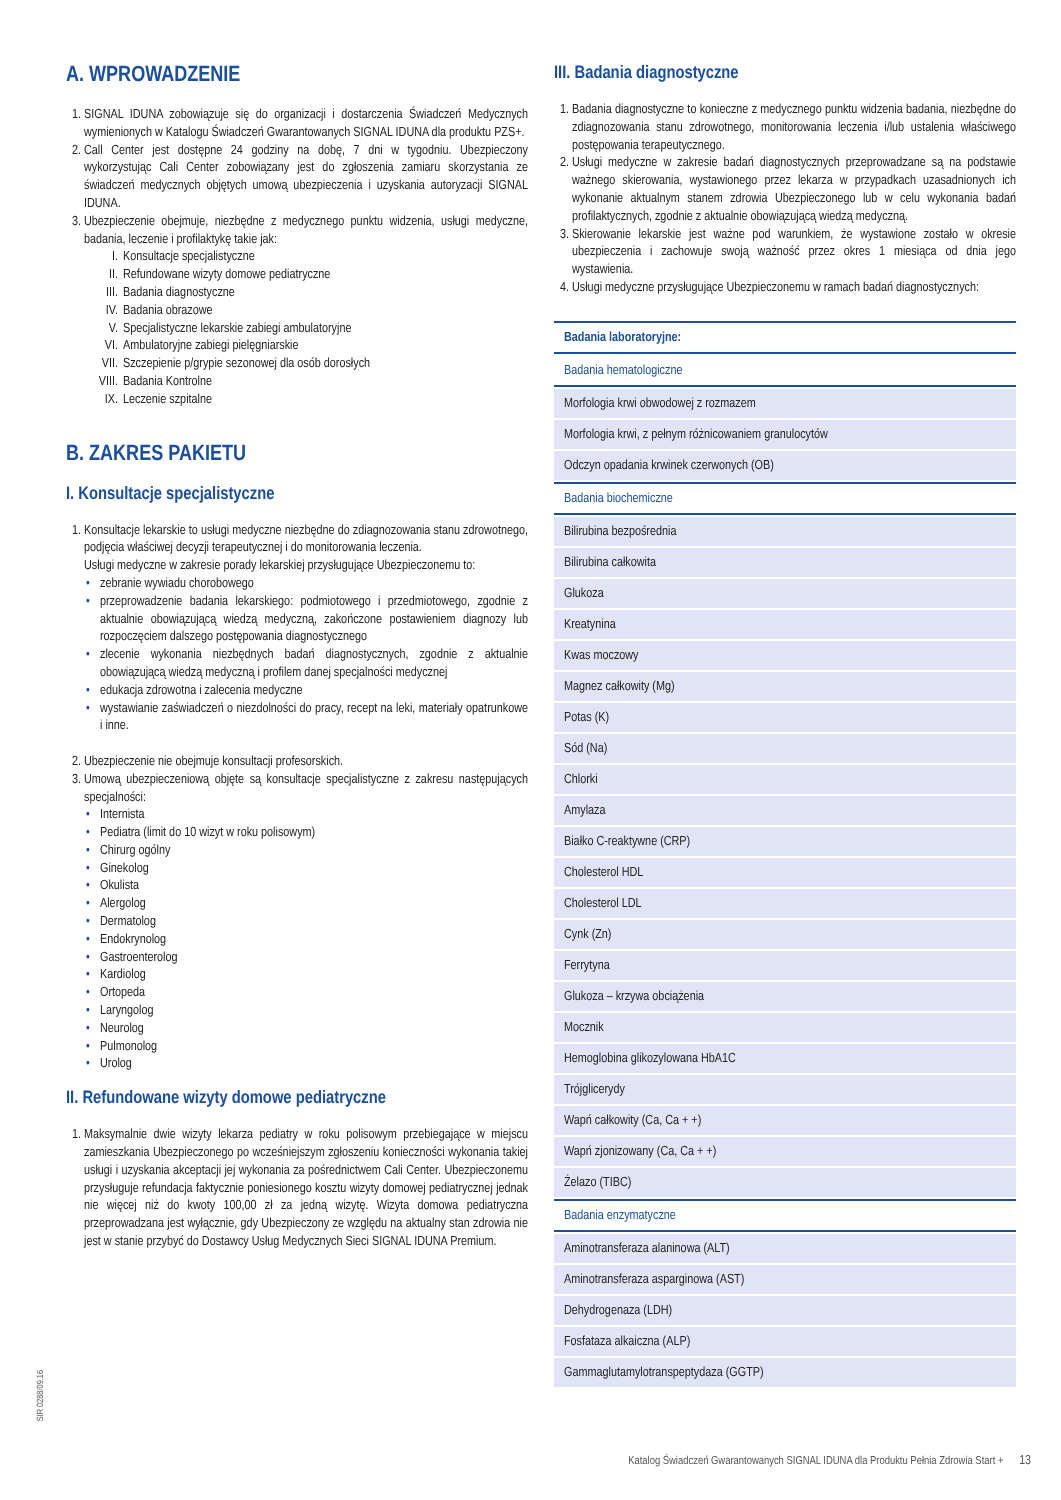A. WPROWADZENIE
1. SIGNAL IDUNA zobowiązuje się do organizacji i dostarczenia Świadczeń Medycznych wymienionych w Katalogu Świadczeń Gwarantowanych SIGNAL IDUNA dla produktu PZS+.
2. Call Center jest dostępne 24 godziny na dobę, 7 dni w tygodniu. Ubezpieczony wykorzystując Cali Center zobowiązany jest do zgłoszenia zamiaru skorzystania ze świadczeń medycznych objętych umową ubezpieczenia i uzyskania autoryzacji SIGNAL IDUNA.
3. Ubezpieczenie obejmuje, niezbędne z medycznego punktu widzenia, usługi medyczne, badania, leczenie i profilaktykę takie jak:
I. Konsultacje specjalistyczne
II. Refundowane wizyty domowe pediatryczne
III. Badania diagnostyczne
IV. Badania obrazowe
V. Specjalistyczne lekarskie zabiegi ambulatoryjne
VI. Ambulatoryjne zabiegi pielęgniarskie
VII. Szczepienie p/grypie sezonowej dla osób dorosłych
VIII. Badania Kontrolne
IX. Leczenie szpitalne
B. ZAKRES PAKIETU
I. Konsultacje specjalistyczne
1. Konsultacje lekarskie to usługi medyczne niezbędne do zdiagnozowania stanu zdrowotnego, podjęcia właściwej decyzji terapeutycznej i do monitorowania leczenia.
Usługi medyczne w zakresie porady lekarskiej przysługujące Ubezpieczonemu to:
zebranie wywiadu chorobowego
przeprowadzenie badania lekarskiego: podmiotowego i przedmiotowego, zgodnie z aktualnie obowiązującą wiedzą medyczną, zakończone postawieniem diagnozy lub rozpoczęciem dalszego postępowania diagnostycznego
zlecenie wykonania niezbędnych badań diagnostycznych, zgodnie z aktualnie obowiązującą wiedzą medyczną i profilem danej specjalności medycznej
edukacja zdrowotna i zalecenia medyczne
wystawianie zaświadczeń o niezdolności do pracy, recept na leki, materiały opatrunkowe i inne.
2. Ubezpieczenie nie obejmuje konsultacji profesorskich.
3. Umową ubezpieczeniową objęte są konsultacje specjalistyczne z zakresu następujących specjalności:
Internista
Pediatra (limit do 10 wizyt w roku polisowym)
Chirurg ogólny
Ginekolog
Okulista
Alergolog
Dermatolog
Endokrynolog
Gastroenterolog
Kardiolog
Ortopeda
Laryngolog
Neurolog
Pulmonolog
Urolog
II. Refundowane wizyty domowe pediatryczne
1. Maksymalnie dwie wizyty lekarza pediatry w roku polisowym przebiegające w miejscu zamieszkania Ubezpieczonego po wcześniejszym zgłoszeniu konieczności wykonania takiej usługi i uzyskania akceptacji jej wykonania za pośrednictwem Cali Center. Ubezpieczonemu przysługuje refundacja faktycznie poniesionego kosztu wizyty domowej pediatrycznej jednak nie więcej niż do kwoty 100,00 zł za jedną wizytę. Wizyta domowa pediatryczna przeprowadzana jest wyłącznie, gdy Ubezpieczony ze względu na aktualny stan zdrowia nie jest w stanie przybyć do Dostawcy Usług Medycznych Sieci SIGNAL IDUNA Premium.
III. Badania diagnostyczne
1. Badania diagnostyczne to konieczne z medycznego punktu widzenia badania, niezbędne do zdiagnozowania stanu zdrowotnego, monitorowania leczenia i/lub ustalenia właściwego postępowania terapeutycznego.
2. Usługi medyczne w zakresie badań diagnostycznych przeprowadzane są na podstawie ważnego skierowania, wystawionego przez lekarza w przypadkach uzasadnionych ich wykonanie aktualnym stanem zdrowia Ubezpieczonego lub w celu wykonania badań profilaktycznych, zgodnie z aktualnie obowiązującą wiedzą medyczną.
3. Skierowanie lekarskie jest ważne pod warunkiem, że wystawione zostało w okresie ubezpieczenia i zachowuje swoją ważność przez okres 1 miesiąca od dnia jego wystawienia.
4. Usługi medyczne przysługujące Ubezpieczonemu w ramach badań diagnostycznych:
| Badania laboratoryjne: |
| Badania hematologiczne |
| Morfologia krwi obwodowej z rozmazem |
| Morfologia krwi, z pełnym różnicowaniem granulocytów |
| Odczyn opadania krwinek czerwonych (OB) |
| Badania biochemiczne |
| Bilirubina bezpośrednia |
| Bilirubina całkowita |
| Glukoza |
| Kreatynina |
| Kwas moczowy |
| Magnez całkowity (Mg) |
| Potas (K) |
| Sód (Na) |
| Chlorki |
| Amylaza |
| Białko C-reaktywne (CRP) |
| Cholesterol HDL |
| Cholesterol LDL |
| Cynk (Zn) |
| Ferrytyna |
| Glukoza – krzywa obciążenia |
| Mocznik |
| Hemoglobina glikozylowana HbA1C |
| Trójglicerydy |
| Wapń całkowity (Ca, Ca + +) |
| Wapń zjonizowany (Ca, Ca + +) |
| Żelazo (TIBC) |
| Badania enzymatyczne |
| Aminotransferaza alaninowa (ALT) |
| Aminotransferaza asparginowa (AST) |
| Dehydrogenaza (LDH) |
| Fosfataza alkaiczna (ALP) |
| Gammaglutamylotranspeptydaza (GGTP) |
SIR 0288/09.16
Katalog Świadczeń Gwarantowanych SIGNAL IDUNA dla Produktu Pełnia Zdrowia Start + 13